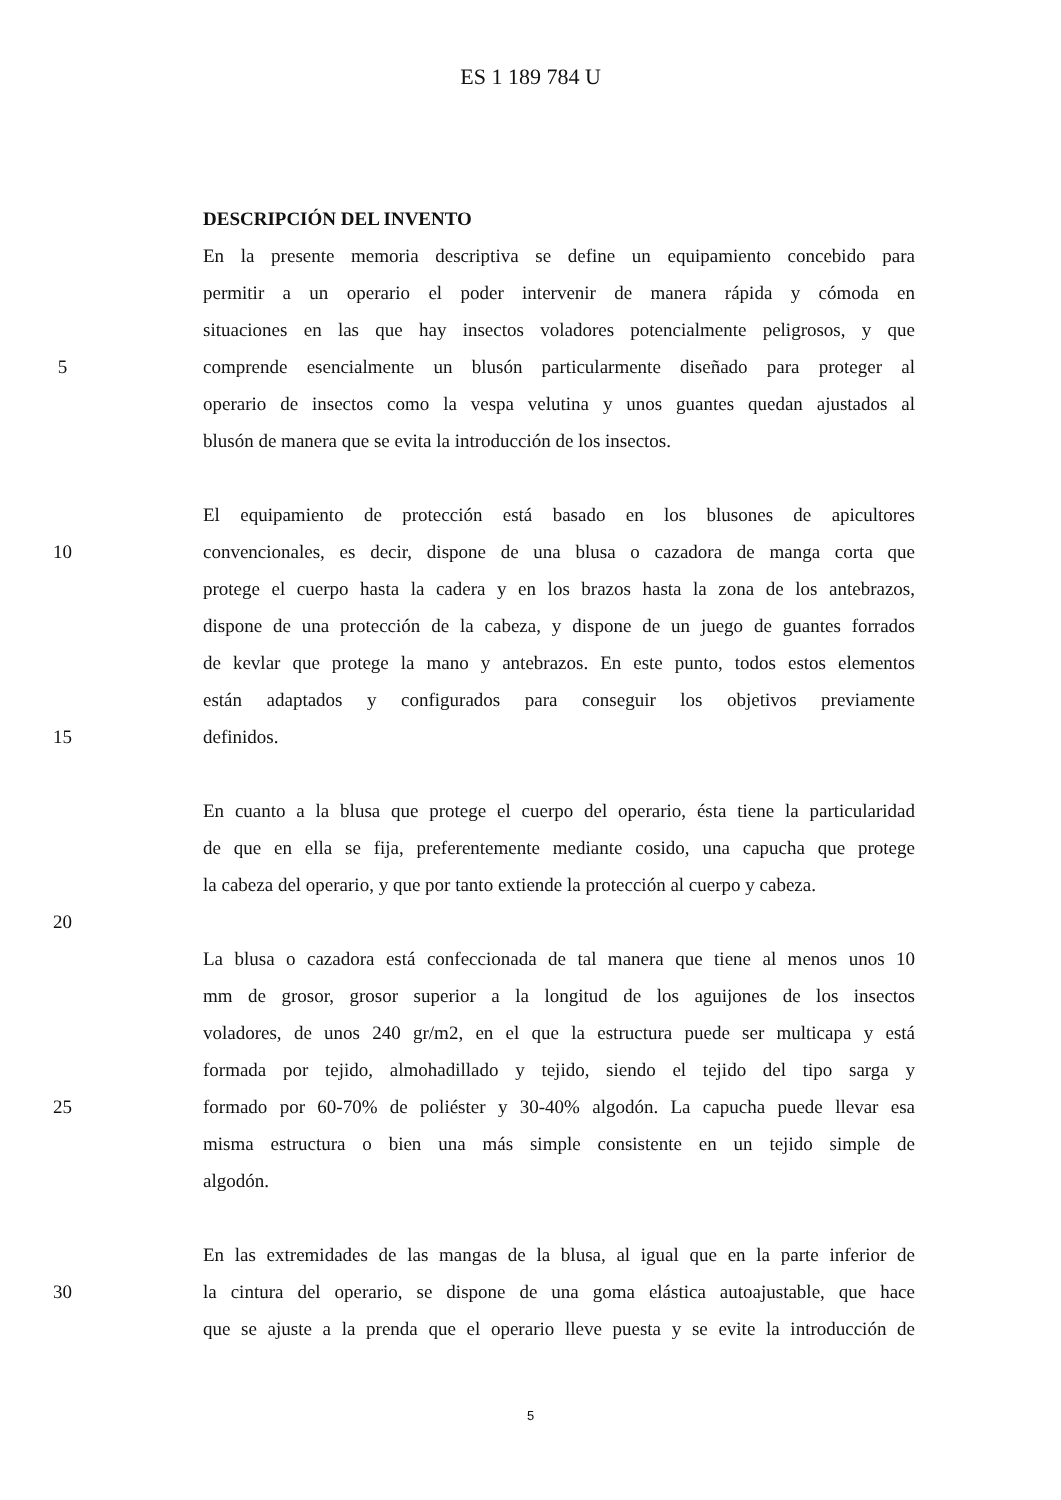ES 1 189 784 U
DESCRIPCIÓN DEL INVENTO
En la presente memoria descriptiva se define un equipamiento concebido para
permitir a un operario el poder intervenir de manera rápida y cómoda en
situaciones en las que hay insectos voladores potencialmente peligrosos, y que
5 comprende esencialmente un blusón particularmente diseñado para proteger al
operario de insectos como la vespa velutina y unos guantes quedan ajustados al
blusón de manera que se evita la introducción de los insectos.
El equipamiento de protección está basado en los blusones de apicultores
10 convencionales, es decir, dispone de una blusa o cazadora de manga corta que
protege el cuerpo hasta la cadera y en los brazos hasta la zona de los antebrazos,
dispone de una protección de la cabeza, y dispone de un juego de guantes forrados
de kevlar que protege la mano y antebrazos. En este punto, todos estos elementos
están adaptados y configurados para conseguir los objetivos previamente
15 definidos.
En cuanto a la blusa que protege el cuerpo del operario, ésta tiene la particularidad
de que en ella se fija, preferentemente mediante cosido, una capucha que protege
la cabeza del operario, y que por tanto extiende la protección al cuerpo y cabeza.
20
La blusa o cazadora está confeccionada de tal manera que tiene al menos unos 10
mm de grosor, grosor superior a la longitud de los aguijones de los insectos
voladores, de unos 240 gr/m2, en el que la estructura puede ser multicapa y está
formada por tejido, almohadillado y tejido, siendo el tejido del tipo sarga y
25 formado por 60-70% de poliéster y 30-40% algodón. La capucha puede llevar esa
misma estructura o bien una más simple consistente en un tejido simple de
algodón.
En las extremidades de las mangas de la blusa, al igual que en la parte inferior de
30 la cintura del operario, se dispone de una goma elástica autoajustable, que hace
que se ajuste a la prenda que el operario lleve puesta y se evite la introducción de
5